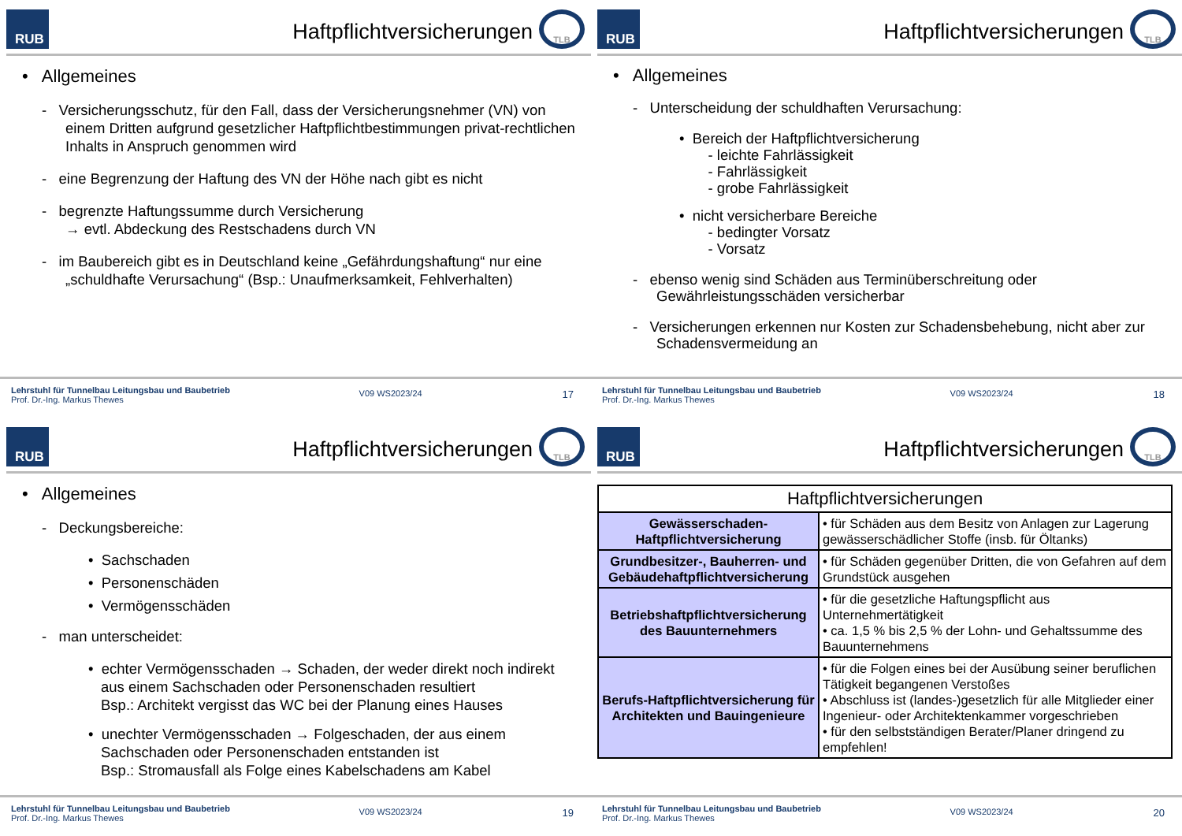RUB
Haftpflichtversicherungen
TLB
• Allgemeines
- Versicherungsschutz, für den Fall, dass der Versicherungsnehmer (VN) von einem Dritten aufgrund gesetzlicher Haftpflichtbestimmungen privat-rechtlichen Inhalts in Anspruch genommen wird
- eine Begrenzung der Haftung des VN der Höhe nach gibt es nicht
- begrenzte Haftungssumme durch Versicherung
→ evtl. Abdeckung des Restschadens durch VN
- im Baubereich gibt es in Deutschland keine „Gefährdungshaftung“ nur eine „schuldhafte Verursachung“ (Bsp.: Unaufmerksamkeit, Fehlverhalten)
Lehrstuhl für Tunnelbau Leitungsbau und Baubetrieb
Prof. Dr.-Ing. Markus Thewes
V09 WS2023/24
17
RUB
Haftpflichtversicherungen
TLB
• Allgemeines
- Unterscheidung der schuldhaften Verursachung:
• Bereich der Haftpflichtversicherung
- leichte Fahrlässigkeit
- Fahrlässigkeit
- grobe Fahrlässigkeit
• nicht versicherbare Bereiche
- bedingter Vorsatz
- Vorsatz
- ebenso wenig sind Schäden aus Terminüberschreitung oder Gewährleistungsschäden versicherbar
- Versicherungen erkennen nur Kosten zur Schadensbehebung, nicht aber zur Schadensvermeidung an
Lehrstuhl für Tunnelbau Leitungsbau und Baubetrieb
Prof. Dr.-Ing. Markus Thewes
V09 WS2023/24
18
RUB
Haftpflichtversicherungen
TLB
• Allgemeines
- Deckungsbereiche:
• Sachschaden
• Personenschäden
• Vermögensschäden
- man unterscheidet:
• echter Vermögensschaden → Schaden, der weder direkt noch indirekt aus einem Sachschaden oder Personenschaden resultiert
Bsp.: Architekt vergisst das WC bei der Planung eines Hauses
• unechter Vermögensschaden → Folgeschaden, der aus einem Sachschaden oder Personenschaden entstanden ist
Bsp.: Stromausfall als Folge eines Kabelschadens am Kabel
Lehrstuhl für Tunnelbau Leitungsbau und Baubetrieb
Prof. Dr.-Ing. Markus Thewes
V09 WS2023/24
19
RUB
Haftpflichtversicherungen
TLB
| Haftpflichtversicherungen | |
| --- | --- |
| Gewässerschaden-Haftpflichtversicherung | • für Schäden aus dem Besitz von Anlagen zur Lagerung gewässerschädlicher Stoffe (insb. für Öltanks) |
| Grundbesitzer-, Bauherren- und Gebäudehaftpflichtversicherung | • für Schäden gegenüber Dritten, die von Gefahren auf dem Grundstück ausgehen |
| Betriebshaftpflichtversicherung des Bauunternehmers | • für die gesetzliche Haftungspflicht aus Unternehmertätigkeit • ca. 1,5 % bis 2,5 % der Lohn- und Gehaltssumme des Bauunternehmens |
| Berufs-Haftpflichtversicherung für Architekten und Bauingenieure | • für die Folgen eines bei der Ausübung seiner beruflichen Tätigkeit begangenen Verstoßes • Abschluss ist (landes-)gesetzlich für alle Mitglieder einer Ingenieur- oder Architektenkammer vorgeschrieben • für den selbstständigen Berater/Planer dringend zu empfehlen! |
Lehrstuhl für Tunnelbau Leitungsbau und Baubetrieb
Prof. Dr.-Ing. Markus Thewes
V09 WS2023/24
20